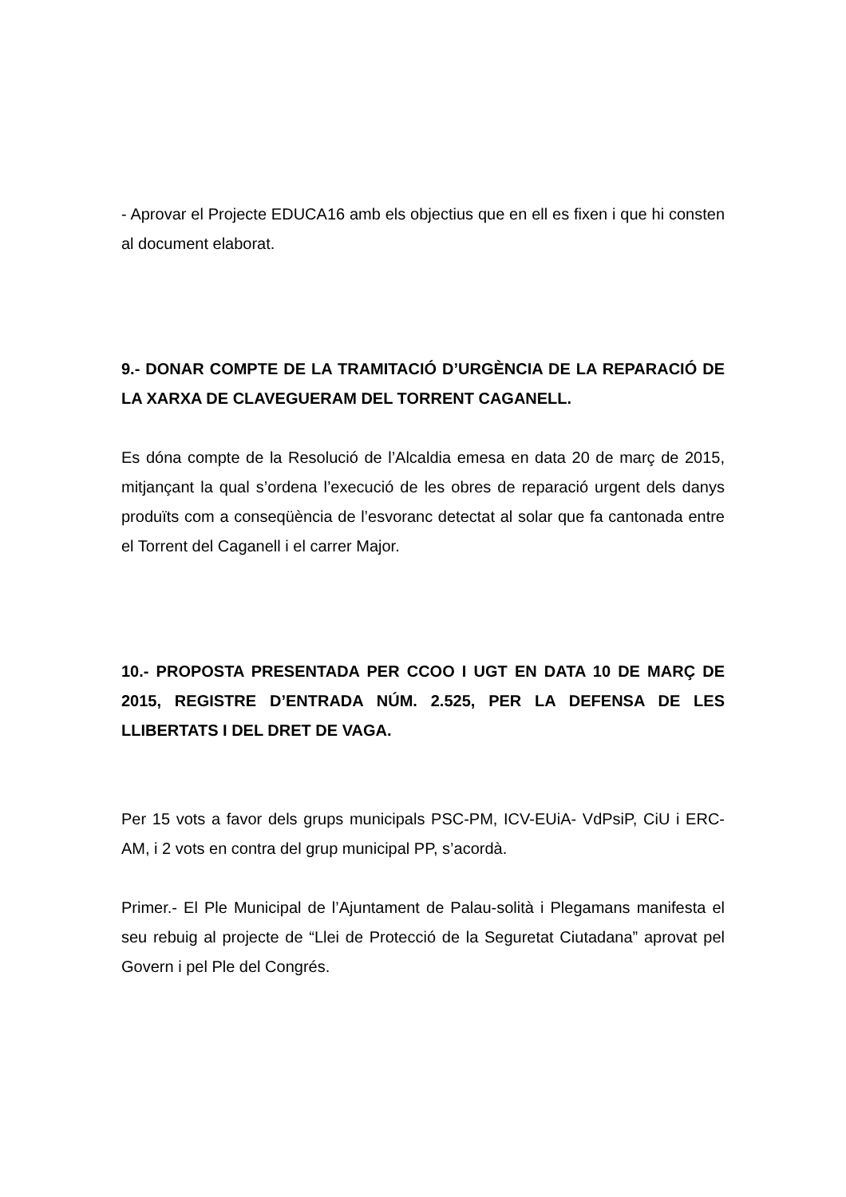- Aprovar el Projecte EDUCA16 amb els objectius que en ell es fixen i que hi consten al document elaborat.
9.- DONAR COMPTE DE LA TRAMITACIÓ D’URGÈNCIA DE LA REPARACIÓ DE LA XARXA DE CLAVEGUERAM DEL TORRENT CAGANELL.
Es dóna compte de la Resolució de l’Alcaldia emesa en data 20 de març de 2015, mitjançant la qual s’ordena l’execució de les obres de reparació urgent dels danys produïts com a conseqüència de l’esvoranc detectat al solar que fa cantonada entre el Torrent del Caganell i el carrer Major.
10.- PROPOSTA PRESENTADA PER CCOO I UGT EN DATA 10 DE MARÇ DE 2015, REGISTRE D’ENTRADA NÚM. 2.525, PER LA DEFENSA DE LES LLIBERTATS I DEL DRET DE VAGA.
Per 15 vots a favor dels grups municipals PSC-PM, ICV-EUiA- VdPsiP, CiU i ERC-AM, i 2 vots en contra del grup municipal PP, s’acordà.
Primer.- El Ple Municipal de l’Ajuntament de Palau-solità i Plegamans manifesta el seu rebuig al projecte de “Llei de Protecció de la Seguretat Ciutadana” aprovat pel Govern i pel Ple del Congrés.